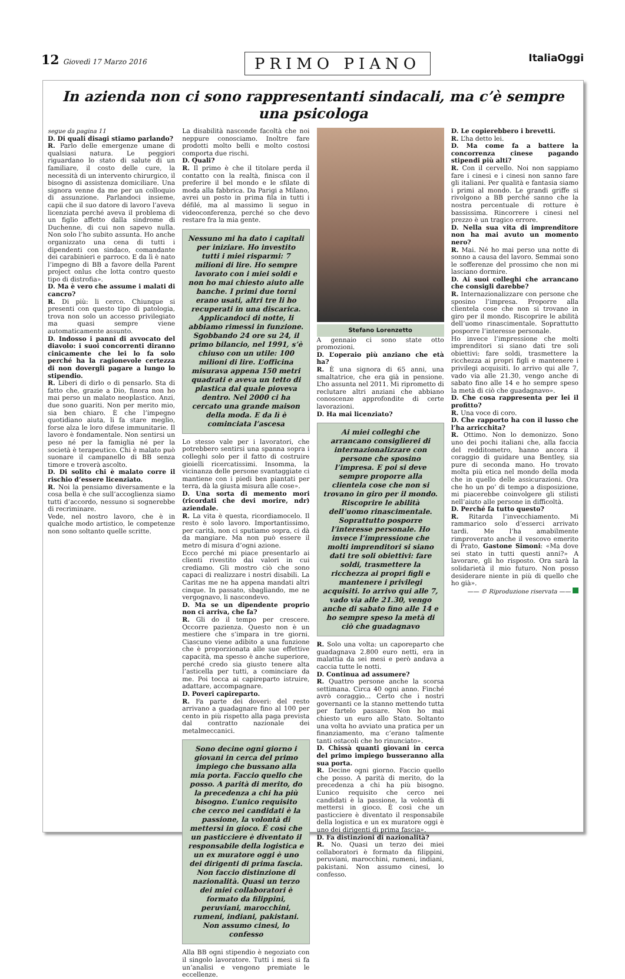12 Giovedì 17 Marzo 2016
PRIMO PIANO
ItaliaOggi
In azienda non ci sono rappresentanti sindacali, ma c’è sempre una psicologa
segue da pagina 11
D. Di quali disagi stiamo parlando?
R. Parlo delle emergenze umane di qualsiasi natura. Le peggiori riguardano lo stato di salute di un familiare, il costo delle cure, la necessità di un intervento chirurgico, il bisogno di assistenza domiciliare. Una signora venne da me per un colloquio di assunzione. Parlandoci insieme, capii che il suo datore di lavoro l’aveva licenziata perché aveva il problema di un figlio affetto dalla sindrome di Duchenne, di cui non sapevo nulla. Non solo l’ho subito assunta. Ho anche organizzato una cena di tutti i dipendenti con sindaco, comandante dei carabinieri e parroco. E da lì è nato l’impegno di BB a favore della Parent project onlus che lotta contro questo tipo di distrofia».
D. Ma è vero che assume i malati di cancro?
R. Di più: li cerco. Chiunque si presenti con questo tipo di patologia, trova non solo un accesso privilegiato ma quasi sempre viene automaticamente assunto.
D. Indosso i panni di avvocato del diavolo: i suoi concorrenti diranno cinicamente che lei lo fa solo perché ha la ragionevole certezza di non dovergli pagare a lungo lo stipendio.
R. Liberi di dirlo o di pensarlo. Sta di fatto che, grazie a Dio, finora non ho mai perso un malato neoplastico. Anzi, due sono guariti. Non per merito mio, sia ben chiaro. È che l’impegno quotidiano aiuta, li fa stare meglio, forse alza le loro difese immunitarie. Il lavoro è fondamentale. Non sentirsi un peso né per la famiglia né per la società è terapeutico. Chi è malato può suonare il campanello di BB senza timore e troverà ascolto.
D. Di solito chi è malato corre il rischio d’essere licenziato.
R. Noi la pensiamo diversamente e la cosa bella è che sull’accoglienza siamo tutti d’accordo, nessuno si sognerebbe di recriminare.
Vede, nel nostro lavoro, che è in qualche modo artistico, le competenze non sono soltanto quelle scritte.
La disabilità nasconde facoltà che noi neppure conosciamo. Inoltre fare prodotti molto belli e molto costosi comporta due rischi.
D. Quali?
R. Il primo è che il titolare perda il contatto con la realtà, finisca con il preferire il bel mondo e le sfilate di moda alla fabbrica. Da Parigi a Milano, avrei un posto in prima fila in tutti i défilé, ma al massimo li seguo in videoconferenza, perché so che devo restare fra la mia gente.
Nessuno mi ha dato i capitali per iniziare. Ho investito tutti i miei risparmi: 7 milioni di lire. Ho sempre lavorato con i miei soldi e non ho mai chiesto aiuto alle banche. I primi due torni erano usati, altri tre li ho recuperati in una discarica. Applicandoci di notte, li abbiamo rimessi in funzione. Sgobbando 24 ore su 24, il primo bilancio, nel 1991, s’è chiuso con un utile: 100 milioni di lire. L’officina misurava appena 150 metri quadrati e aveva un tetto di plastica dal quale pioveva dentro. Nel 2000 ci ha cercato una grande maison della moda. E da lì è cominciata l’ascesa
Lo stesso vale per i lavoratori, che potrebbero sentirsi una spanna sopra i colleghi solo per il fatto di costruire gioielli ricercatissimi. Insomma, la vicinanza delle persone svantaggiate ci mantiene con i piedi ben piantati per terra, dà la giusta misura alle cose».
D. Una sorta di memento mori (ricordati che devi morire, ndr) aziendale.
R. La vita è questa, ricordiamocelo. Il resto è solo lavoro. Importantissimo, per carità, non ci sputiamo sopra, ci dà da mangiare. Ma non può essere il metro di misura d’ogni azione.
Ecco perché mi piace presentarlo ai clienti rivestito dai valori in cui crediamo. Gli mostro ciò che sono capaci di realizzare i nostri disabili. La Caritas me ne ha appena mandati altri cinque. In passato, sbagliando, me ne vergognavo, li nascondevo.
D. Ma se un dipendente proprio non ci arriva, che fa?
R. Gli do il tempo per crescere. Occorre pazienza. Questo non è un mestiere che s’impara in tre giorni. Ciascuno viene adibito a una funzione che è proporzionata alle sue effettive capacità, ma spesso è anche superiore, perché credo sia giusto tenere alta l’asticella per tutti, a cominciare da me. Poi tocca ai capireparto istruire, adattare, accompagnare.
D. Poveri capireparto.
R. Fa parte dei doveri: del resto arrivano a guadagnare fino al 100 per cento in più rispetto alla paga prevista dal contratto nazionale dei metalmeccanici.
Sono decine ogni giorno i giovani in cerca del primo impiego che bussano alla mia porta. Faccio quello che posso. A parità di merito, do la precedenza a chi ha più bisogno. L’unico requisito che cerco nei candidati è la passione, la volontà di mettersi in gioco. È così che un pasticciere è diventato il responsabile della logistica e un ex muratore oggi è uno dei dirigenti di prima fascia. Non faccio distinzione di nazionalità. Quasi un terzo dei miei collaboratori è formato da filippini, peruviani, marocchini, rumeni, indiani, pakistani. Non assumo cinesi, lo confesso
Alla BB ogni stipendio è negoziato con il singolo lavoratore. Tutti i mesi si fa un’analisi e vengono premiate le eccellenze.
Stefano Lorenzetto
A gennaio ci sono state otto promozioni.
D. L’operaio più anziano che età ha?
R. È una signora di 65 anni, una smaltatrice, che era già in pensione. L’ho assunta nel 2011. Mi riprometto di reclutare altri anziani che abbiano conoscenze approfondite di certe lavorazioni.
D. Ha mai licenziato?
Ai miei colleghi che arrancano consiglierei di internazionalizzare con persone che sposino l’impresa. E poi si deve sempre proporre alla clientela cose che non si trovano in giro per il mondo. Riscoprire le abilità dell’uomo rinascimentale. Soprattutto posporre l’interesse personale. Ho invece l’impressione che molti imprenditori si siano dati tre soli obiettivi: fare soldi, trasmettere la ricchezza ai propri figli e mantenere i privilegi acquisiti. Io arrivo qui alle 7, vado via alle 21.30, vengo anche di sabato fino alle 14 e ho sempre speso la metà di ciò che guadagnavo
R. Solo una volta: un caporeparto che guadagnava 2.800 euro netti, era in malattia da sei mesi e però andava a caccia tutte le notti.
D. Continua ad assumere?
R. Quattro persone anche la scorsa settimana. Circa 40 ogni anno. Finché avrò coraggio... Certo che i nostri governanti ce la stanno mettendo tutta per fartelo passare. Non ho mai chiesto un euro allo Stato. Soltanto una volta ho avviato una pratica per un finanziamento, ma c’erano talmente tanti ostacoli che ho rinunciato».
D. Chissà quanti giovani in cerca del primo impiego busseranno alla sua porta.
R. Decine ogni giorno. Faccio quello che posso. A parità di merito, do la precedenza a chi ha più bisogno. L’unico requisito che cerco nei candidati è la passione, la volontà di mettersi in gioco. È così che un pasticciere è diventato il responsabile della logistica e un ex muratore oggi è uno dei dirigenti di prima fascia».
D. Fa distinzioni di nazionalità?
R. No. Quasi un terzo dei miei collaboratori è formato da filippini, peruviani, marocchini, rumeni, indiani, pakistani. Non assumo cinesi, lo confesso.
D. Le copierebbero i brevetti.
R. L’ha detto lei.
D. Ma come fa a battere la concorrenza cinese pagando stipendi più alti?
R. Con il cervello. Noi non sappiamo fare i cinesi e i cinesi non sanno fare gli italiani. Per qualità e fantasia siamo i primi al mondo. Le grandi griffe si rivolgono a BB perché sanno che la nostra percentuale di rotture è bassissima. Rincorrere i cinesi nel prezzo è un tragico errore.
D. Nella sua vita di imprenditore non ha mai avuto un momento nero?
R. Mai. Né ho mai perso una notte di sonno a causa del lavoro. Semmai sono le sofferenze del prossimo che non mi lasciano dormire.
D. Ai suoi colleghi che arrancano che consigli darebbe?
R. Internazionalizzare con persone che sposino l’impresa. Proporre alla clientela cose che non si trovano in giro per il mondo. Riscoprire le abilità dell’uomo rinascimentale. Soprattutto posporre l’interesse personale.
Ho invece l’impressione che molti imprenditori si siano dati tre soli obiettivi: fare soldi, trasmettere la ricchezza ai propri figli e mantenere i privilegi acquisiti. Io arrivo qui alle 7, vado via alle 21.30, vengo anche di sabato fino alle 14 e ho sempre speso la metà di ciò che guadagnavo».
D. Che cosa rappresenta per lei il profitto?
R. Una voce di coro.
D. Che rapporto ha con il lusso che l’ha arricchita?
R. Ottimo. Non lo demonizzo. Sono uno dei pochi italiani che, alla faccia del redditometro, hanno ancora il coraggio di guidare una Bentley, sia pure di seconda mano. Ho trovato molta più etica nel mondo della moda che in quello delle assicurazioni. Ora che ho un po’ di tempo a disposizione, mi piacerebbe coinvolgere gli stilisti nell’aiuto alle persone in difficoltà.
D. Perché fa tutto questo?
R. Ritarda l’invecchiamento. Mi rammarico solo d’esserci arrivato tardi. Me l’ha amabilmente rimproverato anche il vescovo emerito di Prato, Gastone Simoni: «Ma dove sei stato in tutti questi anni?» A lavorare, gli ho risposto. Ora sarà la solidarietà il mio futuro. Non posso desiderare niente in più di quello che ho già».
—— © Riproduzione riservata ——